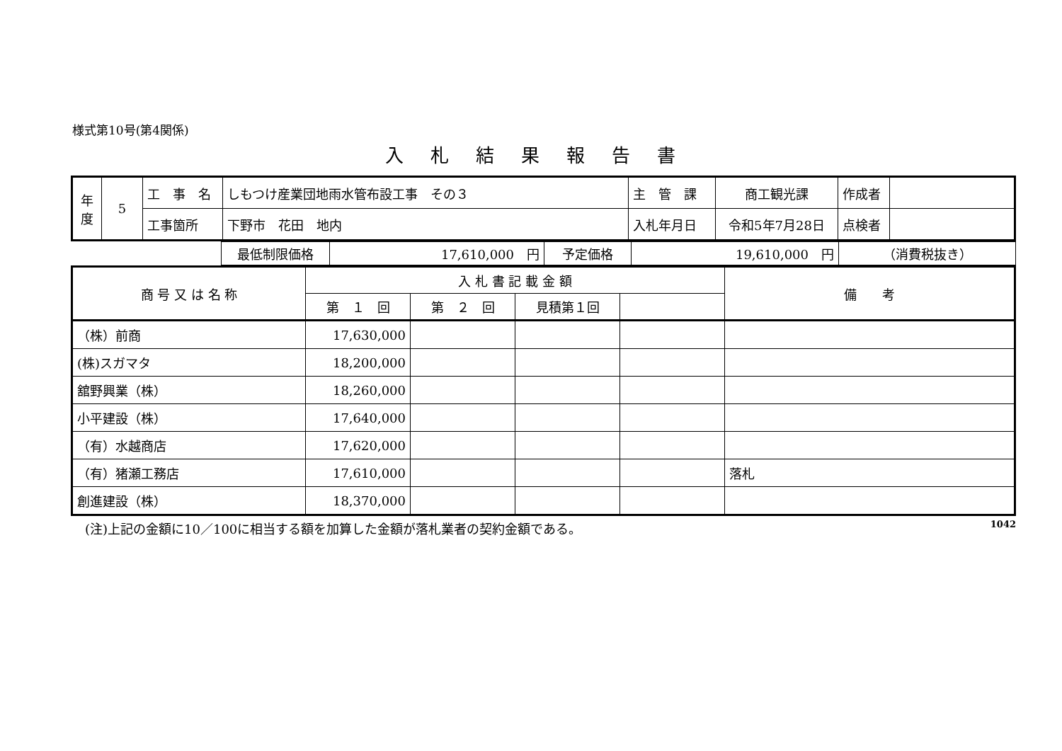様式第10号(第4関係)
入札結果報告書
| 年 度 | 5 | 工 事 名 | しもつけ産業団地雨水管布設工事 その３ | 主 管 課 | 商工観光課 | 作成者 | |
| | | 工事箇所 | 下野市 花田 地内 | 入札年月日 | 令和5年7月28日 | 点検者 | |
| | 最低制限価格 | 17,610,000 円 | 予定価格 | 19,610,000 円 | （消費税抜き） |
| 商 号 又 は 名 称 | 入 札 書 記 載 金 額 | | | | 備 考 |
| --- | --- | --- | --- | --- | --- |
| | 第 １ 回 | 第 ２ 回 | 見積第１回 | | |
| （株）前商 | 17,630,000 | | | | |
| (株)スガマタ | 18,200,000 | | | | |
| 舘野興業（株） | 18,260,000 | | | | |
| 小平建設（株） | 17,640,000 | | | | |
| （有）水越商店 | 17,620,000 | | | | |
| （有）猪瀬工務店 | 17,610,000 | | | | 落札 |
| 創進建設（株） | 18,370,000 | | | | |
(注)上記の金額に10／100に相当する額を加算した金額が落札業者の契約金額である。 1042